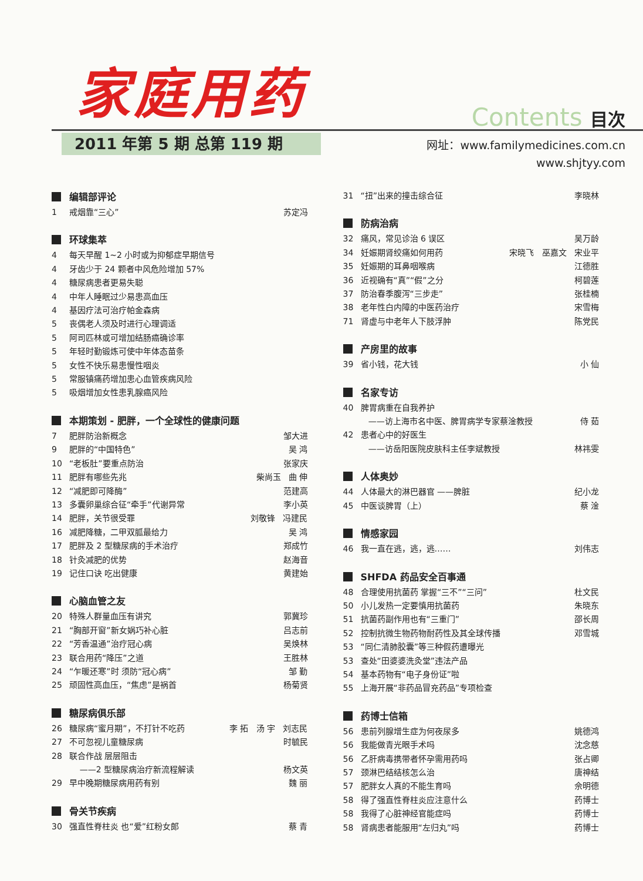家庭用药
Contents 目次
2011 年第 5 期 总第 119 期
网址：www.familymedicines.com.cn
www.shjtyy.com
编辑部评论
1 戒烟靠“三心” 苏定冯
环球集萃
4 每天早醒 1~2 小时或为抑郁症早期信号
4 牙齿少于 24 颗者中风危险增加 57%
4 糖尿病患者更易失聪
4 中年人睡眠过少易患高血压
4 基因疗法可治疗帕金森病
5 丧偶老人须及时进行心理调适
5 阿司匹林或可增加结肠癌确诊率
5 年轻时勤锻炼可使中年体态苗条
5 女性不快乐易患慢性咽炎
5 常服镇痛药增加患心血管疾病风险
5 吸烟增加女性患乳腺癌风险
本期策划 - 肥胖，一个全球性的健康问题
7 肥胖防治新概念 邹大进
9 肥胖的“中国特色” 吴 鸿
10 “老板肚”要重点防治 张家庆
11 肥胖有哪些先兆 柴尚玉 曲 伸
12 “减肥即可降酶” 范建高
13 多囊卵巢综合征“牵手”代谢异常 李小英
14 肥胖，关节很受罪 刘敬锋 冯建民
16 减肥降糖，二甲双胍最给力 吴 鸿
17 肥胖及 2 型糖尿病的手术治疗 郑成竹
18 针灸减肥的优势 赵海音
19 记住口诀 吃出健康 黄建始
心脑血管之友
20 特殊人群量血压有讲究 郭冀珍
21 “胸部开窗”新女娲巧补心脏 吕志前
22 “芳香温通”治疗冠心病 吴焕林
23 联合用药“降压”之道 王胜林
24 “乍暖还寒”时 须防“冠心病” 邹 勤
25 顽固性高血压，“焦虑”是祸首 杨菊贤
糖尿病俱乐部
26 糖尿病“蜜月期”，不打针不吃药 李 拓 汤 宇 刘志民
27 不可忽视儿童糖尿病 时毓民
28 联合作战 层层阻击
——2 型糖尿病治疗新流程解读 杨文英
29 早中晚期糖尿病用药有别 魏 丽
骨关节疾病
30 强直性脊柱炎 也“爱”红粉女郎 蔡 青
31 “扭”出来的撞击综合征 李晓林
防病治病
32 痛风，常见诊治 6 误区 吴万龄
34 妊娠期肾绞痛如何用药 宋晓飞 巫嘉文 宋业平
35 妊娠期的耳鼻咽喉病 江德胜
36 近视确有“真”“假”之分 柯碧莲
37 防治春季腹泻“三步走” 张桂楠
38 老年性白内障的中医药治疗 宋雪梅
71 肾虚与中老年人下肢浮肿 陈党民
产房里的故事
39 省小钱，花大钱 小 仙
名家专访
40 脾胃病重在自我养护
——访上海市名中医、脾胃病学专家蔡淦教授 侍 茹
42 患者心中的好医生
——访岳阳医院皮肤科主任李斌教授 林祎雯
人体奥妙
44 人体最大的淋巴器官 ——脾脏 纪小龙
45 中医谈脾胃（上） 蔡 淦
情感家园
46 我一直在逃，逃，逃…… 刘伟志
SHFDA 药品安全百事通
48 合理使用抗菌药 掌握“三不”“三问” 杜文民
50 小儿发热一定要慎用抗菌药 朱晓东
51 抗菌药副作用也有“三重门” 邵长周
52 控制抗微生物药物耐药性及其全球传播 邓雪城
53 “同仁清肺胶囊”等三种假药遭曝光
53 查处“田婆婆洗灸堂”违法产品
54 基本药物有“电子身份证”啦
55 上海开展“非药品冒充药品”专项检查
药博士信箱
56 患前列腺增生症为何夜尿多 姚德鸿
56 我能做青光眼手术吗 沈念慈
56 乙肝病毒携带者怀孕需用药吗 张占卿
57 颈淋巴结结核怎么治 唐神结
57 肥胖女人真的不能生育吗 佘明德
58 得了强直性脊柱炎应注意什么 药博士
58 我得了心脏神经官能症吗 药博士
58 肾病患者能服用“左归丸”吗 药博士